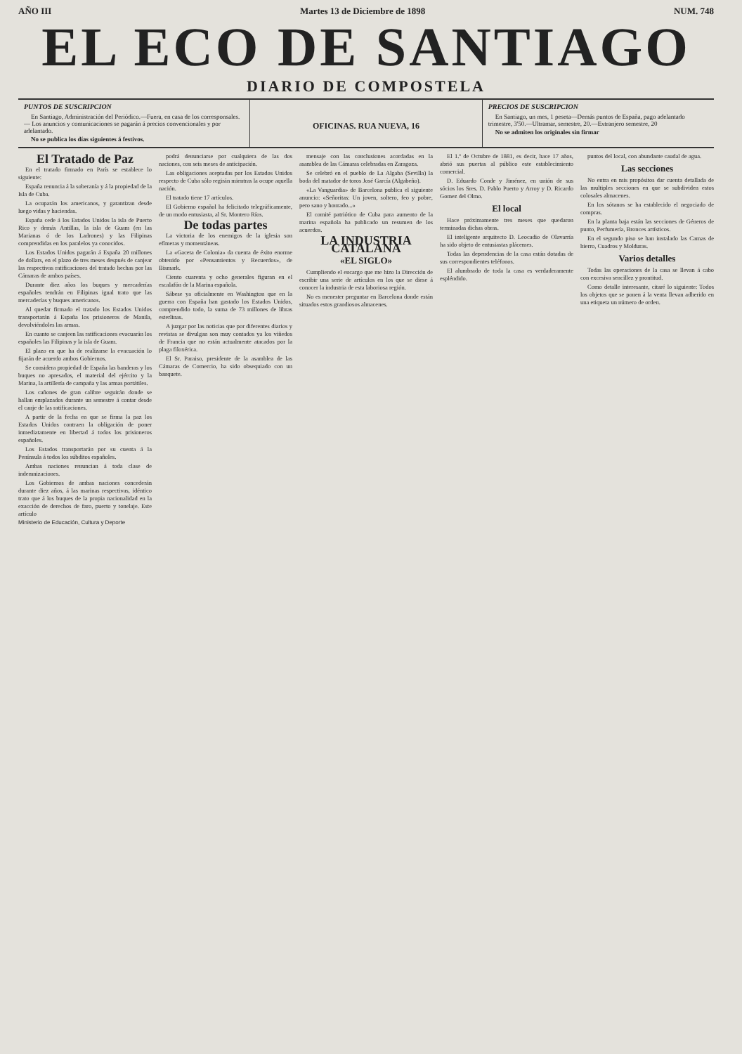AÑO III Martes 13 de Diciembre de 1898 NUM. 748
EL ECO DE SANTIAGO
DIARIO DE COMPOSTELA
PUNTOS DE SUSCRIPCION
En Santiago, Administración del Periódico.—Fuera, en casa de los corresponsales.— Los anuncios y comunicaciones se pagarán á precios convencionales y por adelantado.
No se publica los días siguientes á festivos.
OFICINAS. RUA NUEVA, 16
PRECIOS DE SUSCRIPCION
En Santiago, un mes, 1 peseta—Demás puntos de España, pago adelantado trimestre, 3'50.—Ultramar, semestre, 20.—Extranjero semestre, 20
No se admiten los originales sin firmar
El Tratado de Paz
En el tratado firmado en París se establece lo siguiente:
España renuncia á la soberanía y á la propiedad de la Isla de Cuba.
La ocuparán los americanos, y garantizan desde luego vidas y haciendas.
España cede á los Estados Unidos la isla de Puerto Rico y demás Antillas, la isla de Guam (en las Marianas ó de los Ladrones) y las Filipinas comprendidas en los paralelos ya conocidos.
Los Estados Unidos pagarán á España 20 millones de dollars, en el plazo de tres meses después de canjear las respectivas ratificaciones del tratado hechas por las Cámaras de ambos países.
Durante diez años los buques y mercaderías españoles tendrán en Filipinas igual trato que las mercaderías y buques americanos.
Al quedar firmado el tratado los Estados Unidos transportarán á España los prisioneros de Manila, devolviéndoles las armas.
En cuanto se canjeen las ratificaciones evacuarán los españoles las Filipinas y la isla de Guam.
El plazo en que ha de realizarse la evacuación lo fijarán de acuerdo ambos Gobiernos.
Se considera propiedad de España las banderas y los buques no apresados, el material del ejército y la Marina, la artillería de campaña y las armas portátiles.
Los cañones de gran calibre seguirán donde se hallan emplazados durante un semestre á contar desde el canje de las ratificaciones.
A partir de la fecha en que se firma la paz los Estados Unidos contraen la obligación de poner inmediatamente en libertad á todos los prisioneros españoles.
Los Estados transportarán por su cuenta á la Península á todos los súbditos españoles.
Ambas naciones renuncian á toda clase de indemnizaciones.
Los Gobiernos de ambas naciones concederán durante diez años, á las marinas respectivas, idéntico trato que á los buques de la propia nacionalidad en la exacción de derechos de faro, puerto y tonelaje. Este artículo
podrá denunciarse por cualquiera de las dos naciones, con seis meses de anticipación.
Las obligaciones aceptadas por los Estados Unidos respecto de Cuba sólo regirán mientras la ocupe aquella nación.
El tratado tiene 17 artículos.
El Gobierno español ha felicitado telegráficamente, de un modo entusiasta, al Sr. Montero Ríos.
De todas partes
La victoria de los enemigos de la iglesia son efímeras y momentáneas.
La «Gaceta de Colonia» da cuenta de éxito enorme obtenido por «Pensamientos y Recuerdos», de Bismark.
Ciento cuarenta y ocho generales figuran en el escalafón de la Marina española.
Sábese ya oficialmente en Washington que en la guerra con España han gastado los Estados Unidos, comprendido todo, la suma de 73 millones de libras esterlinas.
A juzgar por las noticias que por diferentes diarios y revistas se divulgan son muy contados ya los viñedos de Francia que no están actualmente atacados por la plaga filoxérica.
El Sr. Paraiso, presidente de la asamblea de las Cámaras de Comercio, ha sido obsequiado con un banquete.
mensaje con las conclusiones acordadas en la asamblea de las Cámaras celebradas en Zaragoza.
Se celebró en el pueblo de La Algaba (Sevilla) la boda del matador de toros José García (Algabeño).
«La Vanguardia» de Barcelona publica el siguiente anuncio: «Señoritas: Un joven, soltero, feo y pobre, pero sano y honrado...»
El comité patriótico de Cuba para aumento de la marina española ha publicado un resumen de los acuerdos.
LA INDUSTRIA CATALANA
«EL SIGLO»
Cumpliendo el encargo que me hizo la Dirección de escribir una serie de artículos en los que se diese á conocer la industria de esta laboriosa región.
No es menester preguntar en Barcelona donde están situados estos grandiosos almacenes.
El 1.º de Octubre de 1881, es decir, hace 17 años, abrió sus puertas al público este establecimiento comercial.
D. Eduardo Conde y Jiménez, en unión de sus sócios los Sres. D. Pablo Puerto y Arroy y D. Ricardo Gomez del Olmo.
El local
Hace próximamente tres meses que quedaron terminadas dichas obras.
El inteligente arquitecto D. Leocadio de Olavarría ha sido objeto de entusiastas plácemes.
Todas las dependencias de la casa están dotadas de sus correspondientes teléfonos.
El alumbrado de toda la casa es verdaderamente espléndido.
puntos del local, con abundante caudal de agua.
Las secciones
No entra en mis propósitos dar cuenta detallada de las multiples secciones en que se subdividen estos colosales almacenes.
En los sótanos se ha establecido el negociado de compras.
En la planta baja están las secciones de Géneros de punto, Perfumería, Bronces artísticos.
En el segundo piso se han instalado las Camas de hierro, Cuadros y Molduras.
Varios detalles
Todas las operaciones de la casa se llevan á cabo con excesiva sencillez y prontitud.
Como detalle interesante, citaré lo siguiente: Todos los objetos que se ponen á la venta llevan adherido en una etiqueta un número de orden.
Ministerio de Educación, Cultura y Deporte